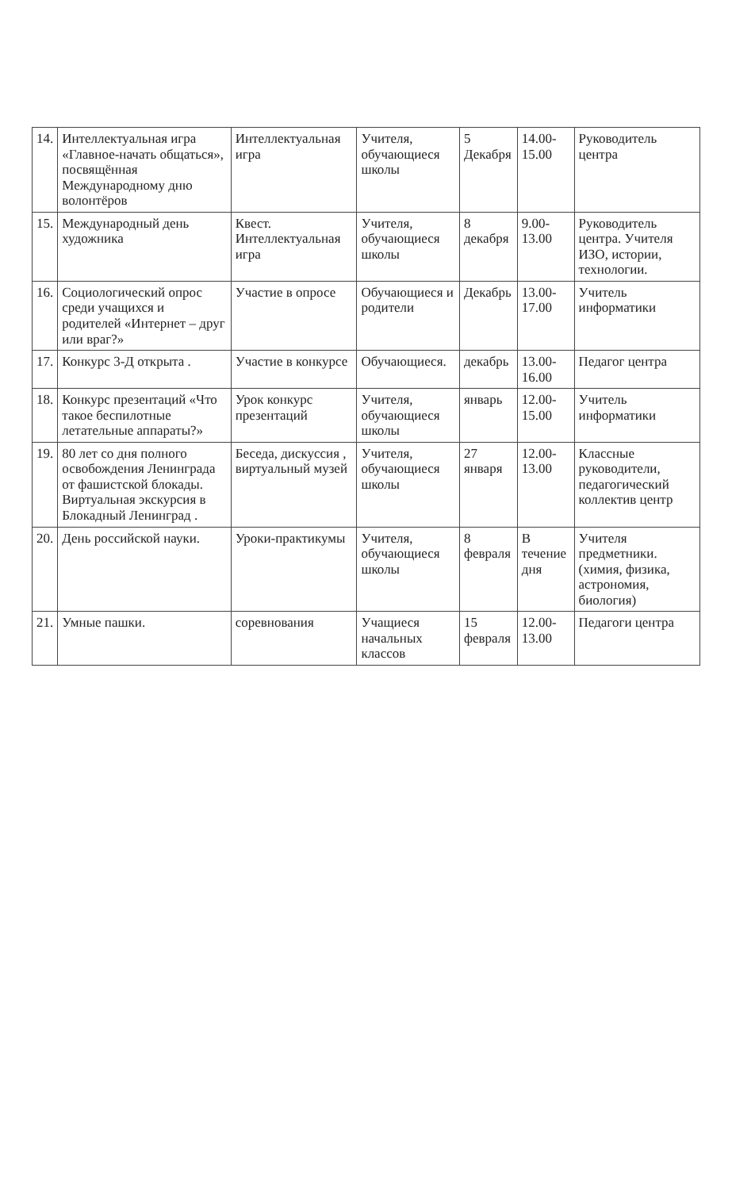| 14. | Интеллектуальная игра «Главное-начать общаться», посвящённая Международному дню волонтёров | Интеллектуальная игра | Учителя, обучающиеся школы | 5 Декабря | 14.00-15.00 | Руководитель центра |
| 15. | Международный день художника | Квест. Интеллектуальная игра | Учителя, обучающиеся школы | 8 декабря | 9.00-13.00 | Руководитель центра. Учителя ИЗО, истории, технологии. |
| 16. | Социологический опрос среди учащихся и родителей «Интернет – друг или враг?» | Участие в опросе | Обучающиеся и родители | Декабрь | 13.00-17.00 | Учитель информатики |
| 17. | Конкурс 3-Д открыта . | Участие в конкурсе | Обучающиеся. | декабрь | 13.00-16.00 | Педагог центра |
| 18. | Конкурс презентаций «Что такое беспилотные летательные аппараты?» | Урок конкурс презентаций | Учителя, обучающиеся школы | январь | 12.00-15.00 | Учитель информатики |
| 19. | 80 лет со дня полного освобождения Ленинграда от фашистской блокады. Виртуальная экскурсия в Блокадный Ленинград . | Беседа, дискуссия , виртуальный музей | Учителя, обучающиеся школы | 27 января | 12.00-13.00 | Классные руководители, педагогический коллектив центр |
| 20. | День российской науки. | Уроки-практикумы | Учителя, обучающиеся школы | 8 февраля | В течение дня | Учителя предметники. (химия, физика, астрономия, биология) |
| 21. | Умные пашки. | соревнования | Учащиеся начальных классов | 15 февраля | 12.00-13.00 | Педагоги центра |